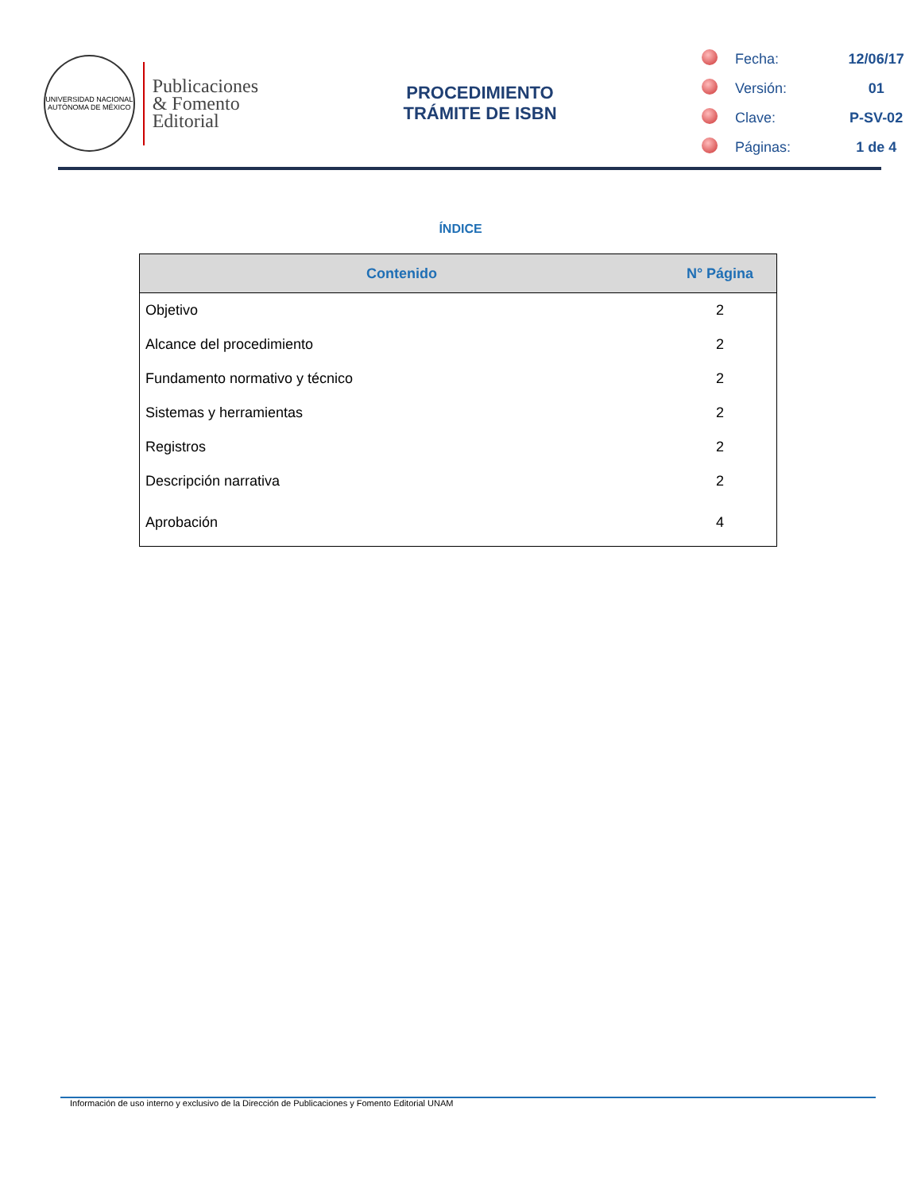UNIVERSIDAD NACIONAL AUTÓNOMA DE MÉXICO
Publicaciones
& Fomento
Editorial
PROCEDIMIENTO
TRÁMITE DE ISBN
| | Fecha: | 12/06/17 |
| | Versión: | 01 |
| | Clave: | P-SV-02 |
| | Páginas: | 1 de 4 |
ÍNDICE
| Contenido | N° Página |
| --- | --- |
| Objetivo | 2 |
| Alcance del procedimiento | 2 |
| Fundamento normativo y técnico | 2 |
| Sistemas y herramientas | 2 |
| Registros | 2 |
| Descripción narrativa | 2 |
| Aprobación | 4 |
Información de uso interno y exclusivo de la Dirección de Publicaciones y Fomento Editorial UNAM